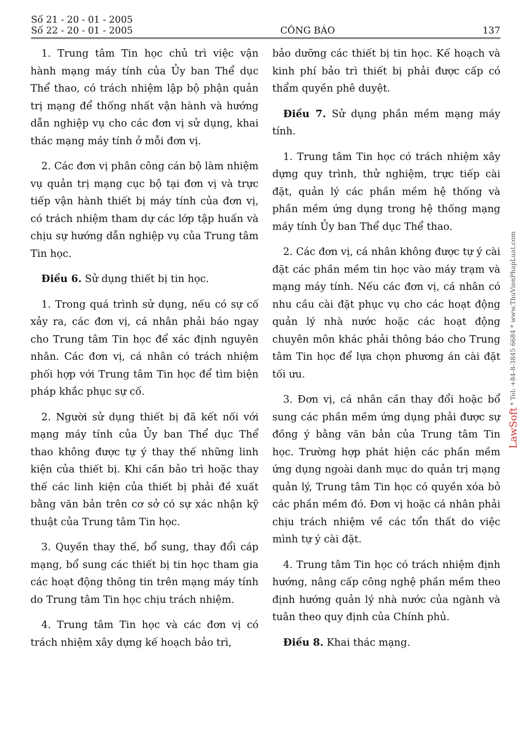Số 21 - 20 - 01 - 2005
Số 22 - 20 - 01 - 2005
CÔNG BÁO
137
1. Trung tâm Tin học chủ trì việc vận hành mạng máy tính của Ủy ban Thể dục Thể thao, có trách nhiệm lập bộ phận quản trị mạng để thống nhất vận hành và hướng dẫn nghiệp vụ cho các đơn vị sử dụng, khai thác mạng máy tính ở mỗi đơn vị.
2. Các đơn vị phân công cán bộ làm nhiệm vụ quản trị mạng cục bộ tại đơn vị và trực tiếp vận hành thiết bị máy tính của đơn vị, có trách nhiệm tham dự các lớp tập huấn và chịu sự hướng dẫn nghiệp vụ của Trung tâm Tin học.
Điều 6. Sử dụng thiết bị tin học.
1. Trong quá trình sử dụng, nếu có sự cố xảy ra, các đơn vị, cá nhân phải báo ngay cho Trung tâm Tin học để xác định nguyên nhân. Các đơn vị, cá nhân có trách nhiệm phối hợp với Trung tâm Tin học để tìm biện pháp khắc phục sự cố.
2. Người sử dụng thiết bị đã kết nối với mạng máy tính của Ủy ban Thể dục Thể thao không được tự ý thay thế những linh kiện của thiết bị. Khi cần bảo trì hoặc thay thế các linh kiện của thiết bị phải đề xuất bằng văn bản trên cơ sở có sự xác nhận kỹ thuật của Trung tâm Tin học.
3. Quyền thay thế, bổ sung, thay đổi cáp mạng, bổ sung các thiết bị tin học tham gia các hoạt động thông tin trên mạng máy tính do Trung tâm Tin học chịu trách nhiệm.
4. Trung tâm Tin học và các đơn vị có trách nhiệm xây dựng kế hoạch bảo trì,
bảo dưỡng các thiết bị tin học. Kế hoạch và kinh phí bảo trì thiết bị phải được cấp có thẩm quyền phê duyệt.
Điều 7. Sử dụng phần mềm mạng máy tính.
1. Trung tâm Tin học có trách nhiệm xây dựng quy trình, thử nghiệm, trực tiếp cài đặt, quản lý các phần mềm hệ thống và phần mềm ứng dụng trong hệ thống mạng máy tính Ủy ban Thể dục Thể thao.
2. Các đơn vị, cá nhân không được tự ý cài đặt các phần mềm tin học vào máy trạm và mạng máy tính. Nếu các đơn vị, cá nhân có nhu cầu cài đặt phục vụ cho các hoạt động quản lý nhà nước hoặc các hoạt động chuyên môn khác phải thông báo cho Trung tâm Tin học để lựa chọn phương án cài đặt tối ưu.
3. Đơn vị, cá nhân cần thay đổi hoặc bổ sung các phần mềm ứng dụng phải được sự đồng ý bằng văn bản của Trung tâm Tin học. Trường hợp phát hiện các phần mềm ứng dụng ngoài danh mục do quản trị mạng quản lý, Trung tâm Tin học có quyền xóa bỏ các phần mềm đó. Đơn vị hoặc cá nhân phải chịu trách nhiệm về các tổn thất do việc mình tự ý cài đặt.
4. Trung tâm Tin học có trách nhiệm định hướng, nâng cấp công nghệ phần mềm theo định hướng quản lý nhà nước của ngành và tuân theo quy định của Chính phủ.
Điều 8. Khai thác mạng.
LawSoft * Tel: +84-8-3845 6684 * www.ThuVienPhapLuat.com